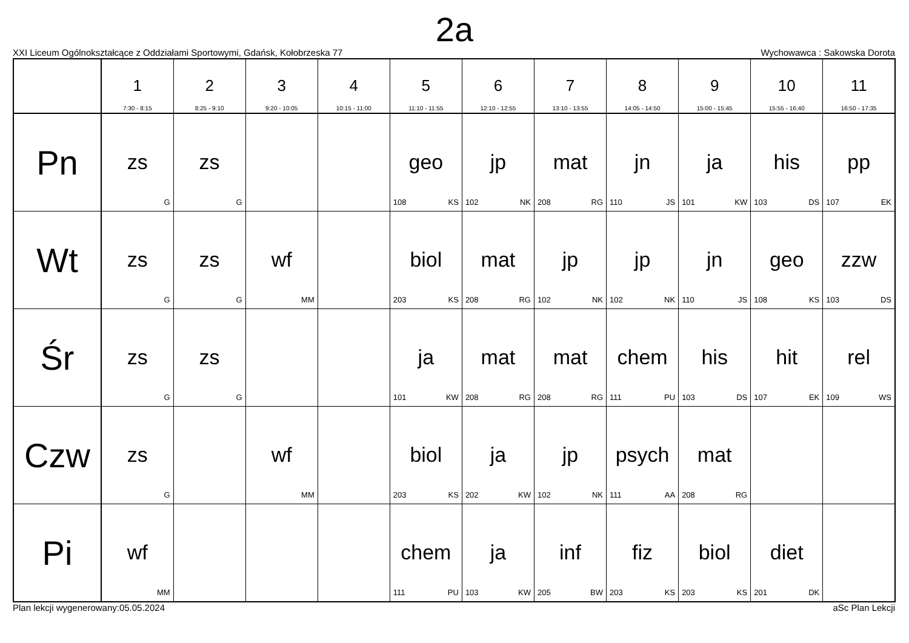2a
XXI Liceum Ogólnokształcące z Oddziałami Sportowymi, Gdańsk, Kołobrzeska 77 Wychowawca : Sakowska Dorota
| | 1 7:30 - 8:15 | 2 8:25 - 9:10 | 3 9:20 - 10:05 | 4 10:15 - 11:00 | 5 11:10 - 11:55 | 6 12:10 - 12:55 | 7 13:10 - 13:55 | 8 14:05 - 14:50 | 9 15:00 - 15:45 | 10 15:55 - 16:40 | 11 16:50 - 17:35 |
| --- | --- | --- | --- | --- | --- | --- | --- | --- | --- | --- | --- |
| Pn | zs G | zs G | | | geo 108 KS | jp 102 NK | mat 208 RG | jn 110 JS | ja 101 KW | his 103 DS | pp 107 EK |
| Wt | zs G | zs G | wf MM | | biol 203 KS | mat 208 RG | jp 102 NK | jp 102 NK | jn 110 JS | geo 108 KS | zzw 103 DS |
| Śr | zs G | zs G | | | ja 101 KW | mat 208 RG | mat 208 RG | chem 111 PU | his 103 DS | hit 107 EK | rel 109 WS |
| Czw | zs G | | wf MM | | biol 203 KS | ja 202 KW | jp 102 NK | psych 111 AA | mat 208 RG | | |
| Pi | wf MM | | | | chem 111 PU | ja 103 KW | inf 205 BW | fiz 203 KS | biol 203 KS | diet 201 DK | |
Plan lekcji wygenerowany:05.05.2024 aSc Plan Lekcji